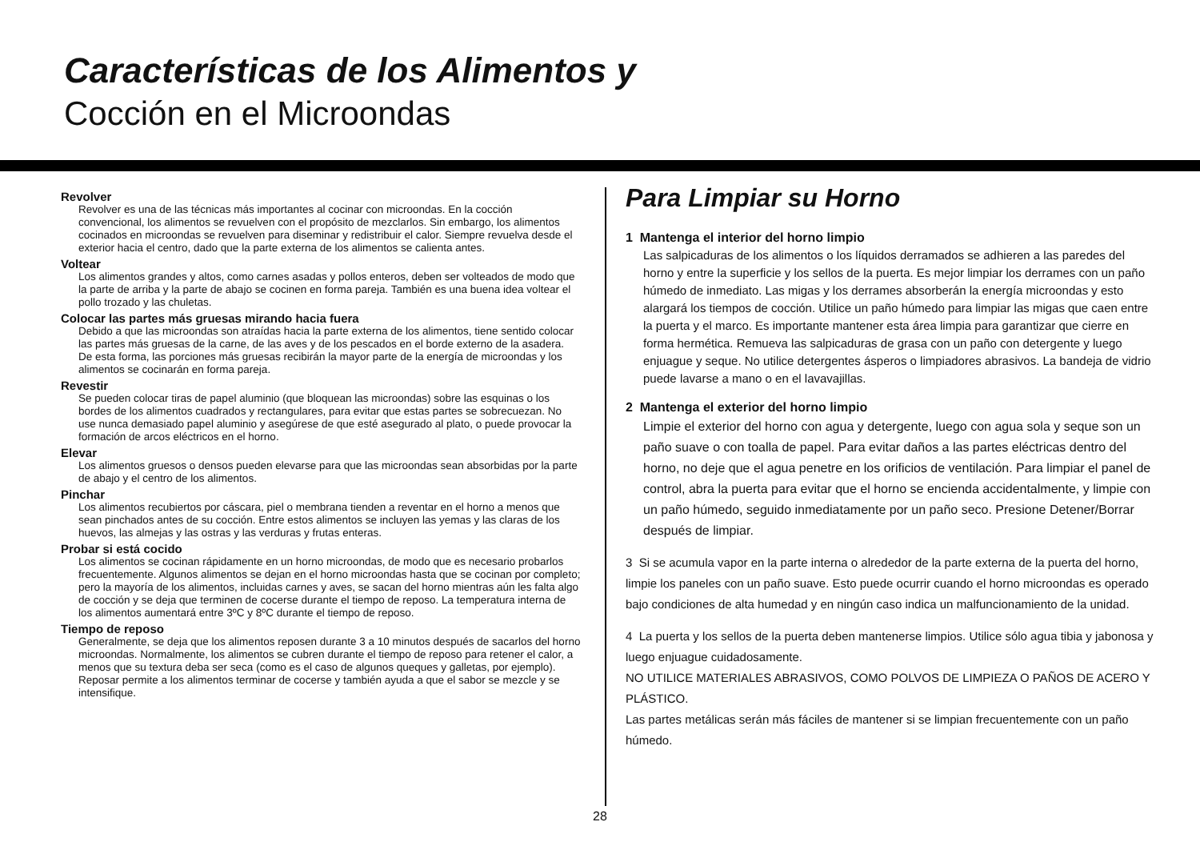Características de los Alimentos y
Cocción en el Microondas
Revolver
Revolver es una de las técnicas más importantes al cocinar con microondas. En la cocción convencional, los alimentos se revuelven con el propósito de mezclarlos. Sin embargo, los alimentos cocinados en microondas se revuelven para diseminar y redistribuir el calor. Siempre revuelva desde el exterior hacia el centro, dado que la parte externa de los alimentos se calienta antes.
Voltear
Los alimentos grandes y altos, como carnes asadas y pollos enteros, deben ser volteados de modo que la parte de arriba y la parte de abajo se cocinen en forma pareja. También es una buena idea voltear el pollo trozado y las chuletas.
Colocar las partes más gruesas mirando hacia fuera
Debido a que las microondas son atraídas hacia la parte externa de los alimentos, tiene sentido colocar las partes más gruesas de la carne, de las aves y de los pescados en el borde externo de la asadera. De esta forma, las porciones más gruesas recibirán la mayor parte de la energía de microondas y los alimentos se cocinarán en forma pareja.
Revestir
Se pueden colocar tiras de papel aluminio (que bloquean las microondas) sobre las esquinas o los bordes de los alimentos cuadrados y rectangulares, para evitar que estas partes se sobrecuezan. No use nunca demasiado papel aluminio y asegúrese de que esté asegurado al plato, o puede provocar la formación de arcos eléctricos en el horno.
Elevar
Los alimentos gruesos o densos pueden elevarse para que las microondas sean absorbidas por la parte de abajo y el centro de los alimentos.
Pinchar
Los alimentos recubiertos por cáscara, piel o membrana tienden a reventar en el horno a menos que sean pinchados antes de su cocción. Entre estos alimentos se incluyen las yemas y las claras de los huevos, las almejas y las ostras y las verduras y frutas enteras.
Probar si está cocido
Los alimentos se cocinan rápidamente en un horno microondas, de modo que es necesario probarlos frecuentemente. Algunos alimentos se dejan en el horno microondas hasta que se cocinan por completo; pero la mayoría de los alimentos, incluidas carnes y aves, se sacan del horno mientras aún les falta algo de cocción y se deja que terminen de cocerse durante el tiempo de reposo. La temperatura interna de los alimentos aumentará entre 3ºC y 8ºC durante el tiempo de reposo.
Tiempo de reposo
Generalmente, se deja que los alimentos reposen durante 3 a 10 minutos después de sacarlos del horno microondas. Normalmente, los alimentos se cubren durante el tiempo de reposo para retener el calor, a menos que su textura deba ser seca (como es el caso de algunos queques y galletas, por ejemplo). Reposar permite a los alimentos terminar de cocerse y también ayuda a que el sabor se mezcle y se intensifique.
Para Limpiar su Horno
1 Mantenga el interior del horno limpio
Las salpicaduras de los alimentos o los líquidos derramados se adhieren a las paredes del horno y entre la superficie y los sellos de la puerta. Es mejor limpiar los derrames con un paño húmedo de inmediato. Las migas y los derrames absorberán la energía microondas y esto alargará los tiempos de cocción. Utilice un paño húmedo para limpiar las migas que caen entre la puerta y el marco. Es importante mantener esta área limpia para garantizar que cierre en forma hermética. Remueva las salpicaduras de grasa con un paño con detergente y luego enjuague y seque. No utilice detergentes ásperos o limpiadores abrasivos. La bandeja de vidrio puede lavarse a mano o en el lavavajillas.
2 Mantenga el exterior del horno limpio
Limpie el exterior del horno con agua y detergente, luego con agua sola y seque son un paño suave o con toalla de papel. Para evitar daños a las partes eléctricas dentro del horno, no deje que el agua penetre en los orificios de ventilación. Para limpiar el panel de control, abra la puerta para evitar que el horno se encienda accidentalmente, y limpie con un paño húmedo, seguido inmediatamente por un paño seco. Presione Detener/Borrar después de limpiar.
3 Si se acumula vapor en la parte interna o alrededor de la parte externa de la puerta del horno, limpie los paneles con un paño suave. Esto puede ocurrir cuando el horno microondas es operado bajo condiciones de alta humedad y en ningún caso indica un malfuncionamiento de la unidad.
4 La puerta y los sellos de la puerta deben mantenerse limpios. Utilice sólo agua tibia y jabonosa y luego enjuague cuidadosamente.
NO UTILICE MATERIALES ABRASIVOS, COMO POLVOS DE LIMPIEZA O PAÑOS DE ACERO Y PLÁSTICO.
Las partes metálicas serán más fáciles de mantener si se limpian frecuentemente con un paño húmedo.
28